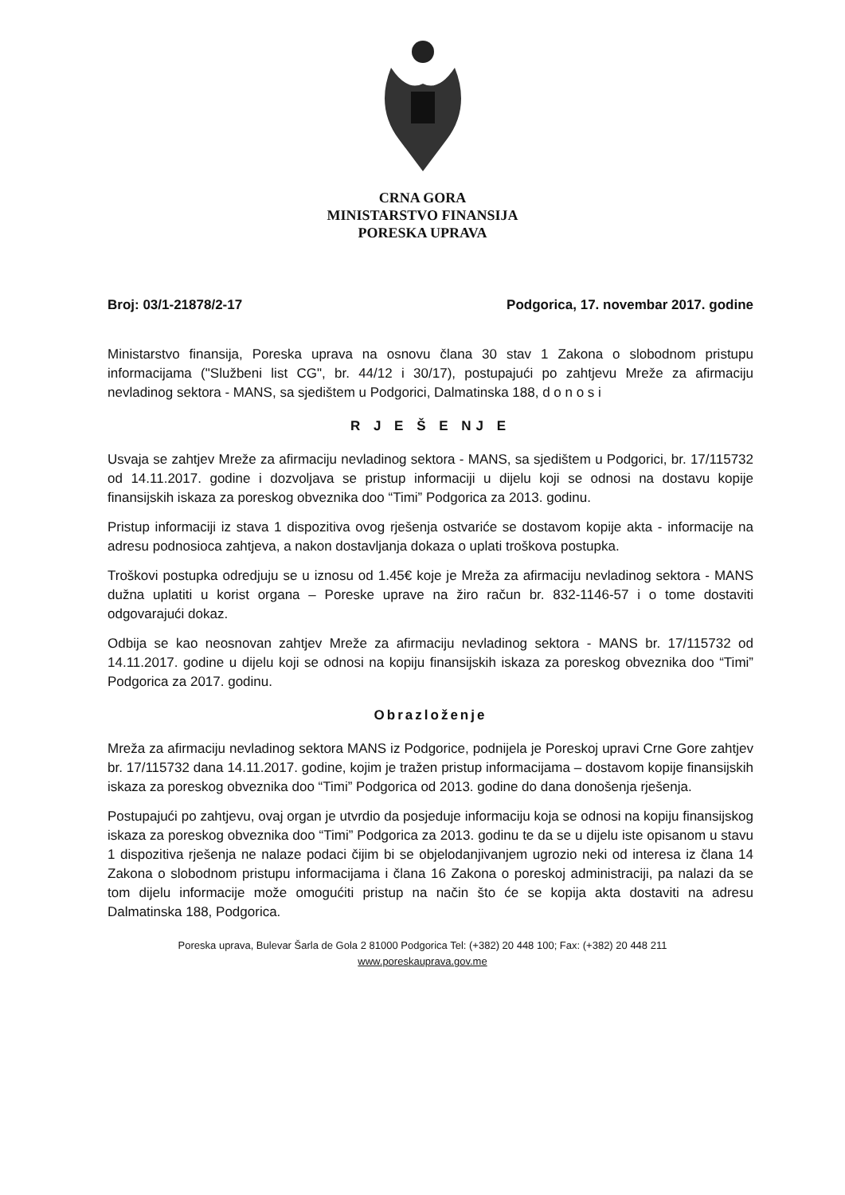CRNA GORA
MINISTARSTVO FINANSIJA
PORESKA UPRAVA
Broj: 03/1-21878/2-17 Podgorica, 17. novembar 2017. godine
Ministarstvo finansija, Poreska uprava na osnovu člana 30 stav 1 Zakona o slobodnom pristupu informacijama ("Službeni list CG", br. 44/12 i 30/17), postupajući po zahtjevu Mreže za afirmaciju nevladinog sektora - MANS, sa sjedištem u Podgorici, Dalmatinska 188, d o n o s i
R J E Š E NJ E
Usvaja se zahtjev Mreže za afirmaciju nevladinog sektora - MANS, sa sjedištem u Podgorici, br. 17/115732 od 14.11.2017. godine i dozvoljava se pristup informaciji u dijelu koji se odnosi na dostavu kopije finansijskih iskaza za poreskog obveznika doo “Timi” Podgorica za 2013. godinu.
Pristup informaciji iz stava 1 dispozitiva ovog rješenja ostvariće se dostavom kopije akta - informacije na adresu podnosioca zahtjeva, a nakon dostavljanja dokaza o uplati troškova postupka.
Troškovi postupka odredjuju se u iznosu od 1.45€ koje je Mreža za afirmaciju nevladinog sektora - MANS dužna uplatiti u korist organa – Poreske uprave na žiro račun br. 832-1146-57 i o tome dostaviti odgovarajući dokaz.
Odbija se kao neosnovan zahtjev Mreže za afirmaciju nevladinog sektora - MANS br. 17/115732 od 14.11.2017. godine u dijelu koji se odnosi na kopiju finansijskih iskaza za poreskog obveznika doo “Timi” Podgorica za 2017. godinu.
Obrazloženje
Mreža za afirmaciju nevladinog sektora MANS iz Podgorice, podnijela je Poreskoj upravi Crne Gore zahtjev br. 17/115732 dana 14.11.2017. godine, kojim je tražen pristup informacijama – dostavom kopije finansijskih iskaza za poreskog obveznika doo “Timi” Podgorica od 2013. godine do dana donošenja rješenja.
Postupajući po zahtjevu, ovaj organ je utvrdio da posjeduje informaciju koja se odnosi na kopiju finansijskog iskaza za poreskog obveznika doo “Timi” Podgorica za 2013. godinu te da se u dijelu iste opisanom u stavu 1 dispozitiva rješenja ne nalaze podaci čijim bi se objelodanjivanjem ugrozio neki od interesa iz člana 14 Zakona o slobodnom pristupu informacijama i člana 16 Zakona o poreskoj administraciji, pa nalazi da se tom dijelu informacije može omogućiti pristup na način što će se kopija akta dostaviti na adresu Dalmatinska 188, Podgorica.
Poreska uprava, Bulevar Šarla de Gola 2 81000 Podgorica Tel: (+382) 20 448 100; Fax: (+382) 20 448 211
www.poreskauprava.gov.me